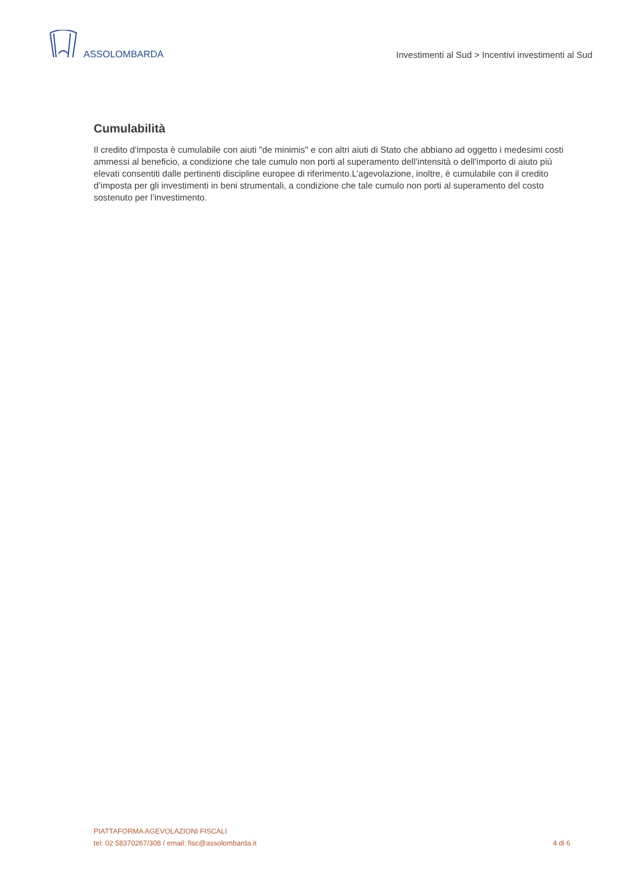ASSOLOMBARDA
Investimenti al Sud > Incentivi investimenti al Sud
Cumulabilità
Il credito d'imposta è cumulabile con aiuti "de minimis" e con altri aiuti di Stato che abbiano ad oggetto i medesimi costi ammessi al beneficio, a condizione che tale cumulo non porti al superamento dell’intensità o dell'importo di aiuto più elevati consentiti dalle pertinenti discipline europee di riferimento.L’agevolazione, inoltre, è cumulabile con il credito d’imposta per gli investimenti in beni strumentali, a condizione che tale cumulo non porti al superamento del costo sostenuto per l’investimento.
PIATTAFORMA AGEVOLAZIONI FISCALI
tel: 02 58370267/308 / email: fisc@assolombarda.it
4 di 6